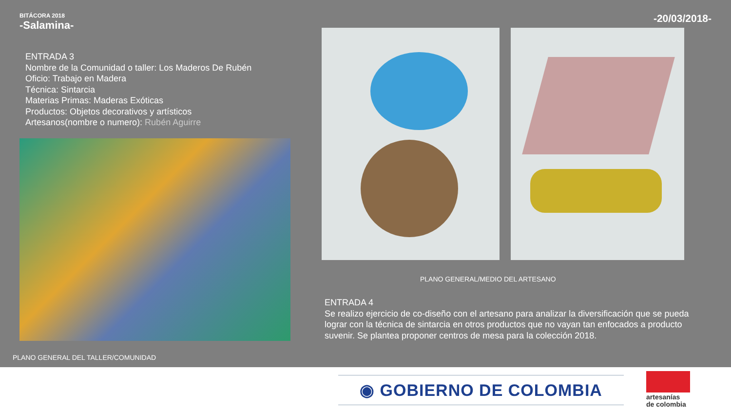BITÁCORA 2018
-Salamina-
-20/03/2018-
ENTRADA 3
Nombre de la Comunidad o taller: Los Maderos De Rubén
Oficio: Trabajo en Madera
Técnica: Sintarcia
Materias Primas: Maderas Exóticas
Productos: Objetos decorativos y artísticos
Artesanos(nombre o numero): Rubén Aguirre
PLANO GENERAL/MEDIO DEL ARTESANO
ENTRADA 4
Se realizo ejercicio de co-diseño con el artesano para analizar la diversificación que se pueda lograr con la técnica de sintarcia en otros productos que no vayan tan enfocados a producto suvenir. Se plantea proponer centros de mesa para la colección 2018.
PLANO GENERAL DEL TALLER/COMUNIDAD
◉ GOBIERNO DE COLOMBIA
artesanías
de colombia